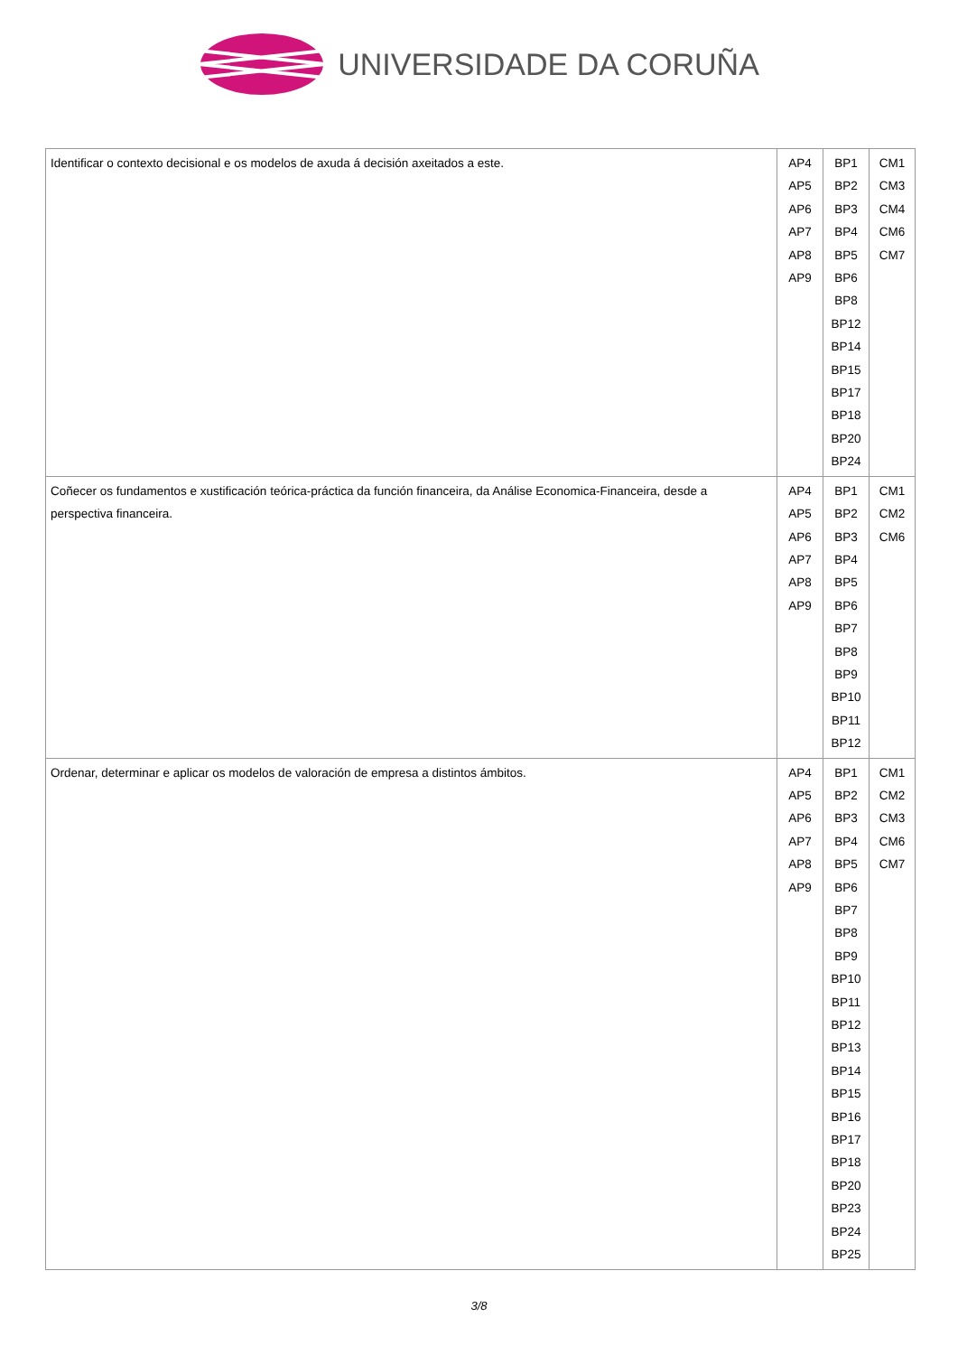UNIVERSIDADE DA CORUÑA
| Identificar o contexto decisional e os modelos de axuda á decisión axeitados a este. | AP4 AP5 AP6 AP7 AP8 AP9 | BP1 BP2 BP3 BP4 BP5 BP6 BP8 BP12 BP14 BP15 BP17 BP18 BP20 BP24 | CM1 CM3 CM4 CM6 CM7 |
| Coñecer os fundamentos e xustificación teórica-práctica da función financeira, da Análise Economica-Financeira, desde a perspectiva financeira. | AP4 AP5 AP6 AP7 AP8 AP9 | BP1 BP2 BP3 BP4 BP5 BP6 BP7 BP8 BP9 BP10 BP11 BP12 | CM1 CM2 CM6 |
| Ordenar, determinar e aplicar os modelos de valoración de empresa a distintos ámbitos. | AP4 AP5 AP6 AP7 AP8 AP9 | BP1 BP2 BP3 BP4 BP5 BP6 BP7 BP8 BP9 BP10 BP11 BP12 BP13 BP14 BP15 BP16 BP17 BP18 BP20 BP23 BP24 BP25 | CM1 CM2 CM3 CM6 CM7 |
3/8